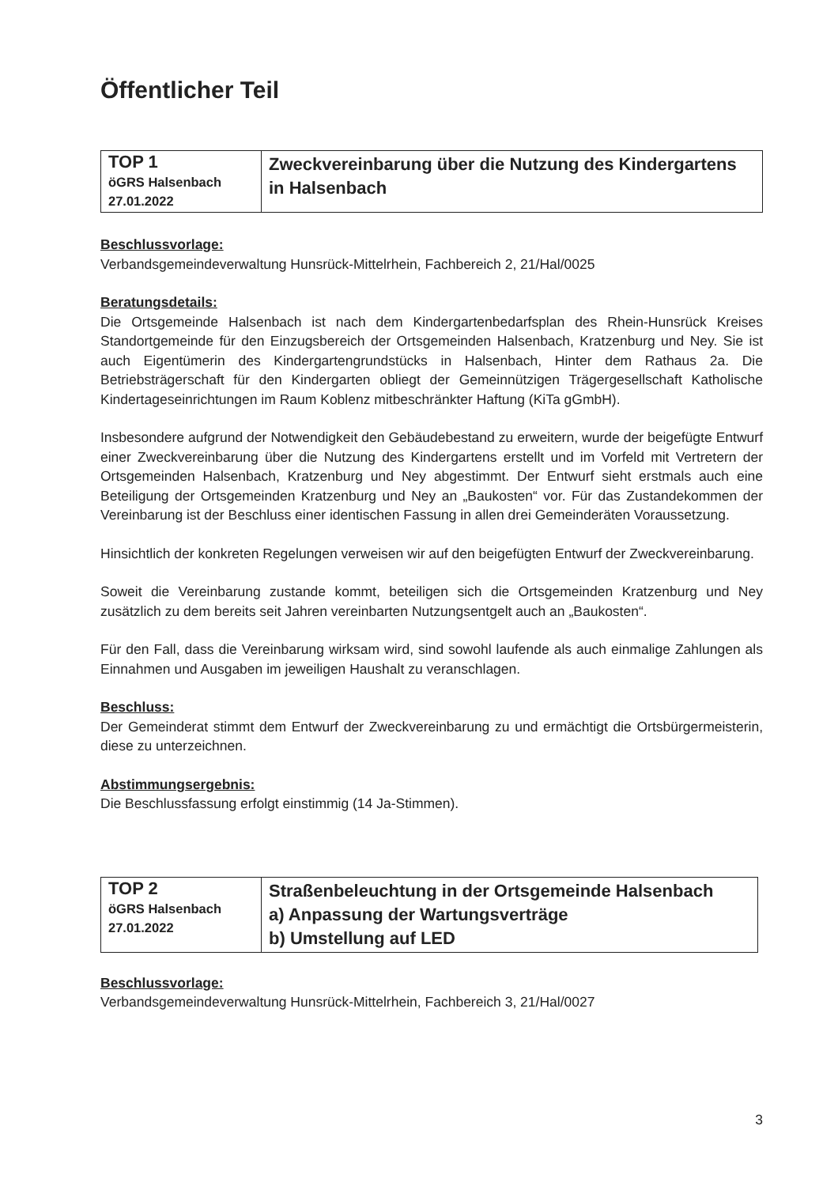Öffentlicher Teil
| TOP 1 öGRS Halsenbach 27.01.2022 | Zweckvereinbarung über die Nutzung des Kindergartens in Halsenbach |
Beschlussvorlage:
Verbandsgemeindeverwaltung Hunsrück-Mittelrhein, Fachbereich 2, 21/Hal/0025
Beratungsdetails:
Die Ortsgemeinde Halsenbach ist nach dem Kindergartenbedarfsplan des Rhein-Hunsrück Kreises Standortgemeinde für den Einzugsbereich der Ortsgemeinden Halsenbach, Kratzenburg und Ney. Sie ist auch Eigentümerin des Kindergartengrundstücks in Halsenbach, Hinter dem Rathaus 2a. Die Betriebsträgerschaft für den Kindergarten obliegt der Gemeinnützigen Trägergesellschaft Katholische Kindertageseinrichtungen im Raum Koblenz mitbeschränkter Haftung (KiTa gGmbH).
Insbesondere aufgrund der Notwendigkeit den Gebäudebestand zu erweitern, wurde der beigefügte Entwurf einer Zweckvereinbarung über die Nutzung des Kindergartens erstellt und im Vorfeld mit Vertretern der Ortsgemeinden Halsenbach, Kratzenburg und Ney abgestimmt. Der Entwurf sieht erstmals auch eine Beteiligung der Ortsgemeinden Kratzenburg und Ney an „Baukosten“ vor. Für das Zustandekommen der Vereinbarung ist der Beschluss einer identischen Fassung in allen drei Gemeinderäten Voraussetzung.
Hinsichtlich der konkreten Regelungen verweisen wir auf den beigefügten Entwurf der Zweckvereinbarung.
Soweit die Vereinbarung zustande kommt, beteiligen sich die Ortsgemeinden Kratzenburg und Ney zusätzlich zu dem bereits seit Jahren vereinbarten Nutzungsentgelt auch an „Baukosten“.
Für den Fall, dass die Vereinbarung wirksam wird, sind sowohl laufende als auch einmalige Zahlungen als Einnahmen und Ausgaben im jeweiligen Haushalt zu veranschlagen.
Beschluss:
Der Gemeinderat stimmt dem Entwurf der Zweckvereinbarung zu und ermächtigt die Ortsbürgermeisterin, diese zu unterzeichnen.
Abstimmungsergebnis:
Die Beschlussfassung erfolgt einstimmig (14 Ja-Stimmen).
| TOP 2 öGRS Halsenbach 27.01.2022 | Straßenbeleuchtung in der Ortsgemeinde Halsenbach a) Anpassung der Wartungsverträge b) Umstellung auf LED |
Beschlussvorlage:
Verbandsgemeindeverwaltung Hunsrück-Mittelrhein, Fachbereich 3, 21/Hal/0027
3